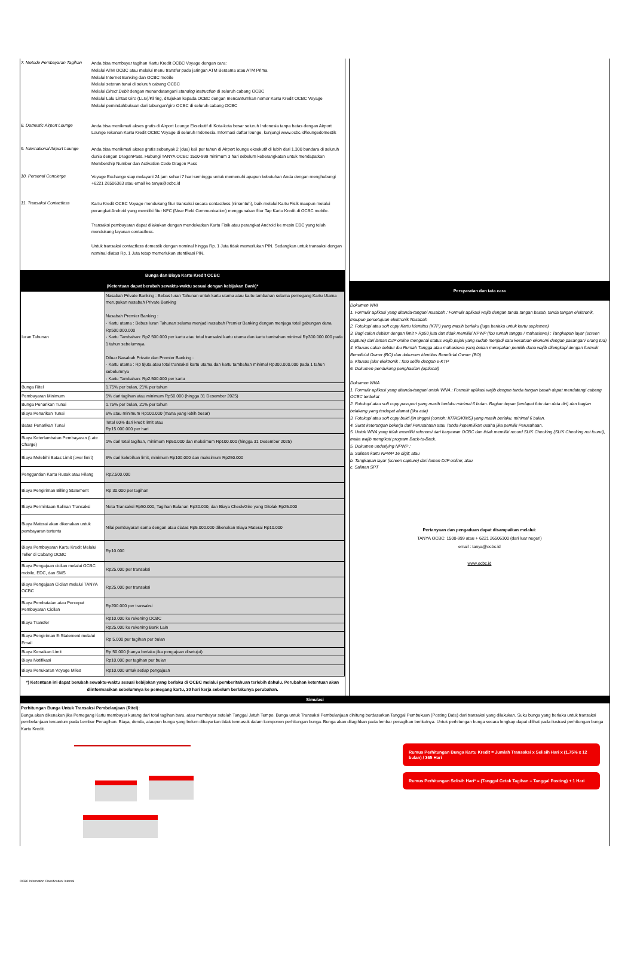7. Metode Pembayaran Tagihan
Anda bisa membayar tagihan Kartu Kredit OCBC Voyage dengan cara:
Melalui ATM OCBC atau melalui menu transfer pada jaringan ATM Bersama atau ATM Prima
Melalui Internet Banking dan OCBC mobile
Melalui setoran tunai di seluruh cabang OCBC
Melalui Direct Debit dengan menandatangani standing instruction di seluruh cabang OCBC
Melalui Lalu Lintas Giro (LLG)/Kliring, ditujukan kepada OCBC dengan mencantumkan nomor Kartu Kredit OCBC Voyage
Melalui pemindahbukuan dari tabungan/giro OCBC di seluruh cabang OCBC
8. Domestic Airport Lounge
Anda bisa menikmati akses gratis di Airport Lounge Eksekutif di Kota-kota besar seluruh Indonesia tanpa batas dengan Airport Lounge rekanan Kartu Kredit OCBC Voyage di seluruh Indonesia. Informasi daftar lounge, kunjungi www.ocbc.id/loungedomestik
9. International Airport Lounge
Anda bisa menikmati akses gratis sebanyak 2 (dua) kali per tahun di Airport lounge eksekutif di lebih dari 1.300 bandara di seluruh dunia dengan DragonPass. Hubungi TANYA OCBC 1500-999 minimum 3 hari sebelum keberangkatan untuk mendapatkan Membership Number dan Activation Code Dragon Pass
10. Personal Concierge
Voyage Exchange siap melayani 24 jam sehari 7 hari seminggu untuk memenuhi apapun kebutuhan Anda dengan menghubungi +6221 26506363 atau email ke tanya@ocbc.id
11. Transaksi Contactless
Kartu Kredit OCBC Voyage mendukung fitur transaksi secara contactless (nirsentuh), baik melalui Kartu Fisik maupun melalui perangkat Android yang memiliki fitur NFC (Near Field Communication) menggunakan fitur Tap Kartu Kredit di OCBC mobile.
Transaksi pembayaran dapat dilakukan dengan mendekatkan Kartu Fisik atau perangkat Android ke mesin EDC yang telah mendukung layanan contactless.
Untuk transaksi contactless domestik dengan nominal hingga Rp. 1 Juta tidak memerlukan PIN. Sedangkan untuk transaksi dengan nominal diatas Rp. 1 Juta tetap memerlukan otentikasi PIN.
Bunga dan Biaya Kartu Kredit OCBC
(Ketentuan dapat berubah sewaktu-waktu sesuai dengan kebijakan Bank)*
| Iuran Tahunan | Nasabah Private Banking : Bebas Iuran Tahunan untuk kartu utama atau kartu tambahan selama pemegang Kartu Utama merupakan nasabah Private Banking Nasabah Premier Banking : - Kartu utama : Bebas Iuran Tahunan selama menjadi nasabah Premier Banking dengan menjaga total gabungan dana Rp500.000.000 - Kartu Tambahan: Rp2.500.000 per kartu atau total transaksi kartu utama dan kartu tambahan minimal Rp300.000.000 pada 1 tahun sebelumnya Diluar Nasabah Private dan Premier Banking : - Kartu utama : Rp 8juta atau total transaksi kartu utama dan kartu tambahan minimal Rp300.000.000 pada 1 tahun sebelumnya - Kartu Tambahan: Rp2.500.000 per kartu |
| Bunga Ritel | 1.75% per bulan, 21% per tahun |
| Pembayaran Minimum | 5% dari tagihan atau minimum Rp50.000 (hingga 31 Desember 2025) |
| Bunga Penarikan Tunai | 1.75% per bulan, 21% per tahun |
| Biaya Penarikan Tunai | 6% atau minimum Rp100.000 (mana yang lebih besar) |
| Batas Penarikan Tunai | Total 60% dari kredit limit atau Rp15.000.000 per hari |
| Biaya Keterlambatan Pembayaran (Late Charge) | 1% dari total tagihan, minimum Rp50.000 dan maksimum Rp100.000 (hingga 31 Desember 2025) |
| Biaya Melebihi Batas Limit (over limit) | 6% dari kelebihan limit, minimum Rp100.000 dan maksimum Rp250.000 |
| Penggantian Kartu Rusak atau Hilang | Rp2.500.000 |
| Biaya Pengiriman Billing Statement | Rp 30.000 per tagihan |
| Biaya Permintaan Salinan Transaksi | Nota Transaksi Rp50.000, Tagihan Bulanan Rp30.000, dan Biaya Check/Giro yang Ditolak Rp25.000 |
| Biaya Materai akan dikenakan untuk pembayaran tertentu | Nilai pembayaran sama dengan atau diatas Rp5.000.000 dikenakan Biaya Materai Rp10.000 |
| Biaya Pembayaran Kartu Kredit Melalui Teller di Cabang OCBC | Rp10.000 |
| Biaya Pengajuan cicilan melalui OCBC mobile, EDC, dan SMS | Rp25.000 per transaksi |
| Biaya Pengajuan Cicilan melalui TANYA OCBC | Rp25.000 per transaksi |
| Biaya Pembatalan atau Percepat Pembayaran Cicilan | Rp200.000 per transaksi |
| Biaya Transfer | Rp10.000 ke rekening OCBC |
| | Rp25.000 ke rekening Bank Lain |
| Biaya Pengiriman E-Statement melalui Email | Rp 5.000 per tagihan per bulan |
| Biaya Kenaikan Limit | Rp 50.000 (hanya berlaku jika pengajuan disetujui) |
| Biaya Notifikasi | Rp10.000 per tagihan per bulan |
| Biaya Penukaran Voyage Miles | Rp10.000 untuk setiap pengajuan |
*) Ketentuan ini dapat berubah sewaktu-waktu sesuai kebijakan yang berlaku di OCBC melalui pemberitahuan terlebih dahulu. Perubahan ketentuan akan diinformasikan sebelumnya ke pemegang kartu, 30 hari kerja sebelum berlakunya perubahan.
Persyaratan dan tata cara
Dokumen WNI
1. Formulir aplikasi yang ditanda-tangani nasabah : Formulir aplikasi wajib dengan tanda tangan basah, tanda tangan elektronik, maupun persetujuan elektronik Nasabah
2. Fotokopi atau soft copy Kartu Identitas (KTP) yang masih berlaku (juga berlaku untuk kartu suplemen)
3. Bagi calon debitur dengan limit > Rp50 juta dan tidak memiliki NPWP (Ibu rumah tangga / mahasiswa) : Tangkapan layar (screen capture) dari laman DJP online mengenai status wajib pajak yang sudah menjadi satu kesatuan ekonomi dengan pasangan/ orang tua)
4. Khusus calon debitur ibu Rumah Tangga atau mahasiswa yang bukan merupakan pemilik dana wajib dilengkapi dengan formulir Beneficial Owner (BO) dan dokumen identitas Beneficial Owner (BO)
5. Khusus jalur elektronik : foto selfie dengan e-KTP
6. Dokumen pendukung penghasilan (optional)
Dokumen WNA
1. Formulir aplikasi yang ditanda-tangani untuk WNA : Formulir aplikasi wajib dengan tanda tangan basah dapat mendatangi cabang OCBC terdekat
2. Fotokopi atau soft copy passport yang masih berlaku minimal 6 bulan. Bagian depan (terdapat foto dan data diri) dan bagian belakang yang terdapat alamat (jika ada)
3. Fotokopi atau soft copy bukti ijin tinggal (contoh: KITAS/KIMS) yang masih berlaku, minimal 6 bulan.
4. Surat keterangan bekerja dari Perusahaan atau Tanda kepemilikan usaha jika pemilik Perusahaan.
5. Untuk WNA yang tidak memiliki referensi dari karyawan OCBC dan tidak memiliki record SLIK Checking (SLIK Checking not found), maka wajib mengikuti program Back-to-Back.
5. Dokumen underlying NPWP :
a. Salinan kartu NPWP 16 digit; atau
b. Tangkapan layar (screen capture) dari laman DJP online; atau
c. Salinan SPT
Pertanyaan dan pengaduan dapat disampaikan melalui:
TANYA OCBC: 1500-999 atau + 6221 26506300 (dari luar negeri)
email : tanya@ocbc.id
www.ocbc.id
Simulasi
Perhitungan Bunga Untuk Transaksi Pembelanjaan (Ritel):
Bunga akan dikenakan jika Pemegang Kartu membayar kurang dari total tagihan baru, atau membayar setelah Tanggal Jatuh Tempo. Bunga untuk Transaksi Pembelanjaan dihitung berdasarkan Tanggal Pembukuan (Posting Date) dari transaksi yang dilakukan. Suku bunga yang berlaku untuk transaksi pembelanjaan tercantum pada Lembar Penagihan. Biaya, denda, ataupun bunga yang belum dibayarkan tidak termasuk dalam komponen perhitungan bunga. Bunga akan ditagihkan pada lembar penagihan berikutnya. Untuk perhitungan bunga secara lengkap dapat dilihat pada ilustrasi perhitungan bunga Kartu Kredit.
Rumus Perhitungan Bunga Kartu Kredit = Jumlah Transaksi x Selisih Hari x (1.75% x 12 bulan) / 365 Hari
Rumus Perhitungan Selisih Hari* = (Tanggal Cetak Tagihan – Tanggal Posting) + 1 Hari
OCBC Information Classification: Internal